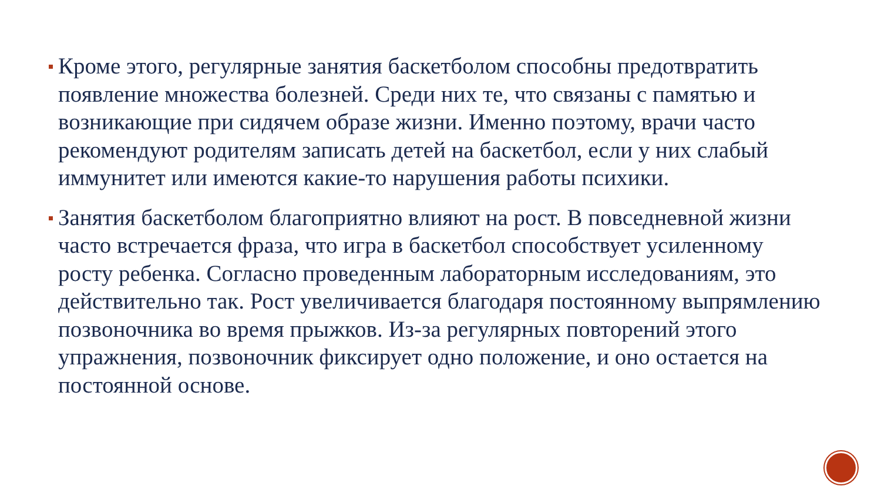Кроме этого, регулярные занятия баскетболом способны предотвратить появление множества болезней. Среди них те, что связаны с памятью и возникающие при сидячем образе жизни. Именно поэтому, врачи часто рекомендуют родителям записать детей на баскетбол, если у них слабый иммунитет или имеются какие-то нарушения работы психики.
Занятия баскетболом благоприятно влияют на рост. В повседневной жизни часто встречается фраза, что игра в баскетбол способствует усиленному росту ребенка. Согласно проведенным лабораторным исследованиям, это действительно так. Рост увеличивается благодаря постоянному выпрямлению позвоночника во время прыжков. Из-за регулярных повторений этого упражнения, позвоночник фиксирует одно положение, и оно остается на постоянной основе.